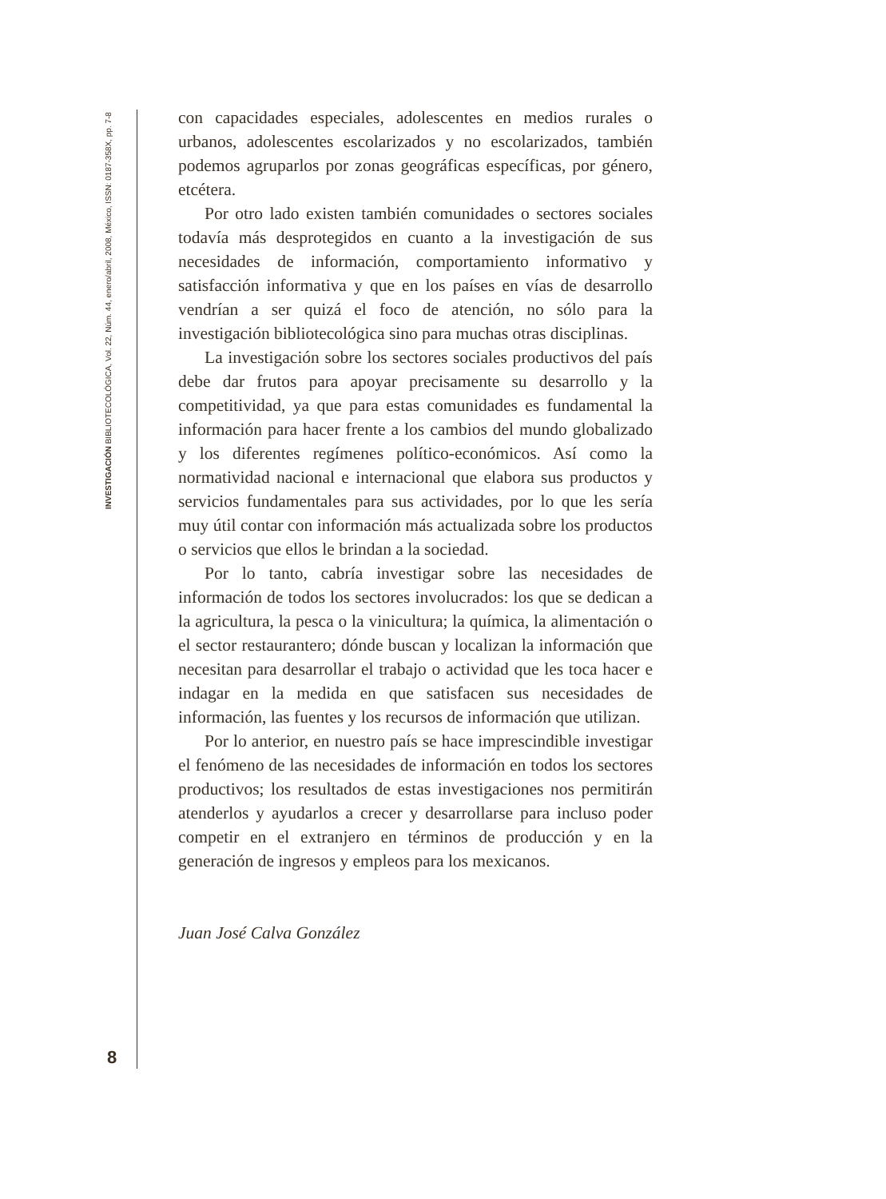INVESTIGACIÓN BIBLIOTECOLÓGICA, Vol. 22, Núm. 44, enero/abril, 2008, México, ISSN: 0187-358X, pp. 7-8
con capacidades especiales, adolescentes en medios rurales o urbanos, adolescentes escolarizados y no escolarizados, también podemos agruparlos por zonas geográficas específicas, por género, etcétera.
Por otro lado existen también comunidades o sectores sociales todavía más desprotegidos en cuanto a la investigación de sus necesidades de información, comportamiento informativo y satisfacción informativa y que en los países en vías de desarrollo vendrían a ser quizá el foco de atención, no sólo para la investigación bibliotecológica sino para muchas otras disciplinas.
La investigación sobre los sectores sociales productivos del país debe dar frutos para apoyar precisamente su desarrollo y la competitividad, ya que para estas comunidades es fundamental la información para hacer frente a los cambios del mundo globalizado y los diferentes regímenes político-económicos. Así como la normatividad nacional e internacional que elabora sus productos y servicios fundamentales para sus actividades, por lo que les sería muy útil contar con información más actualizada sobre los productos o servicios que ellos le brindan a la sociedad.
Por lo tanto, cabría investigar sobre las necesidades de información de todos los sectores involucrados: los que se dedican a la agricultura, la pesca o la vinicultura; la química, la alimentación o el sector restaurantero; dónde buscan y localizan la información que necesitan para desarrollar el trabajo o actividad que les toca hacer e indagar en la medida en que satisfacen sus necesidades de información, las fuentes y los recursos de información que utilizan.
Por lo anterior, en nuestro país se hace imprescindible investigar el fenómeno de las necesidades de información en todos los sectores productivos; los resultados de estas investigaciones nos permitirán atenderlos y ayudarlos a crecer y desarrollarse para incluso poder competir en el extranjero en términos de producción y en la generación de ingresos y empleos para los mexicanos.
Juan José Calva González
8